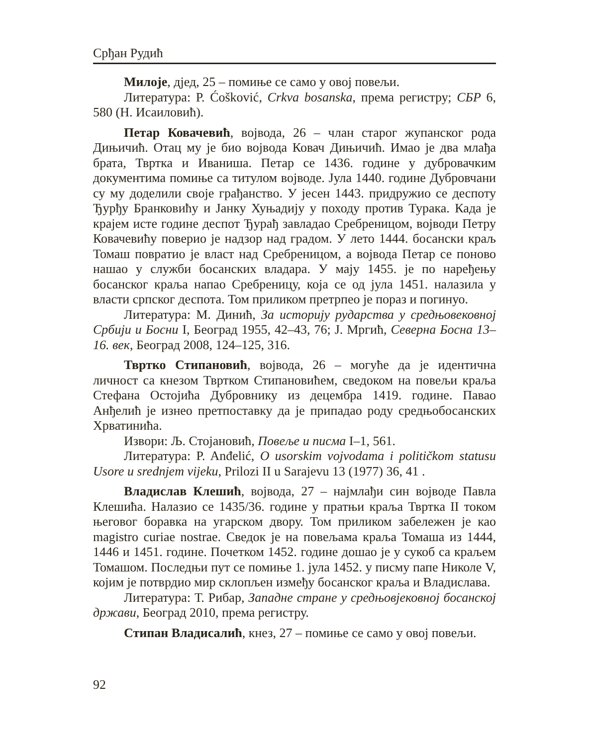Срђан Рудић
Милоје, дјед, 25 – помиње се само у овој повељи.
Литература: Р. Ćošković, Crkva bosanska, према регистру; СБР 6, 580 (Н. Исаиловић).
Петар Ковачевић, војвода, 26 – члан старог жупанског рода Дињичић. Отац му је био војвода Ковач Дињичић. Имао је два млађа брата, Твртка и Иваниша. Петар се 1436. године у дубровачким документима помиње са титулом војводе. Јула 1440. године Дубровчани су му доделили своје грађанство. У јесен 1443. придружио се деспоту Ђурђу Бранковићу и Јанку Хуњадију у походу против Турака. Када је крајем исте године деспот Ђурађ завладао Сребреницом, војводи Петру Ковачевићу поверио је надзор над градом. У лето 1444. босански краљ Томаш повратио је власт над Сребреницом, а војвода Петар се поново нашао у служби босанских владара. У мају 1455. је по наређењу босанског краља напао Сребреницу, која се од јула 1451. налазила у власти српског деспота. Том приликом претрпео је пораз и погинуо.
Литература: М. Динић, За историју рударства у средњовековној Србији и Босни I, Београд 1955, 42–43, 76; Ј. Мргић, Северна Босна 13–16. век, Београд 2008, 124–125, 316.
Твртко Стипановић, војвода, 26 – могуће да је идентична личност са кнезом Твртком Стипановићем, сведоком на повељи краља Стефана Остојића Дубровнику из децембра 1419. године. Павао Анђелић је изнео претпоставку да је припадао роду средњобосанских Хрватинића.
Извори: Љ. Стојановић, Повеље и писма I–1, 561.
Литература: P. Anđelić, O usorskim vojvodama i političkom statusu Usore u srednjem vijeku, Prilozi II u Sarajevu 13 (1977) 36, 41 .
Владислав Клешић, војвода, 27 – најмлађи син војводе Павла Клешића. Налазио се 1435/36. године у пратњи краља Твртка II током његовог боравка на угарском двору. Том приликом забележен је као magistro curiae nostrae. Сведок је на повељама краља Томаша из 1444, 1446 и 1451. године. Почетком 1452. године дошао је у сукоб са краљем Томашом. Последњи пут се помиње 1. јула 1452. у писму папе Николе V, којим је потврдио мир склопљен између босанског краља и Владислава.
Литература: Т. Рибар, Западне стране у средњовјековној босанској држави, Београд 2010, према регистру.
Стипан Владисалић, кнез, 27 – помиње се само у овој повељи.
92